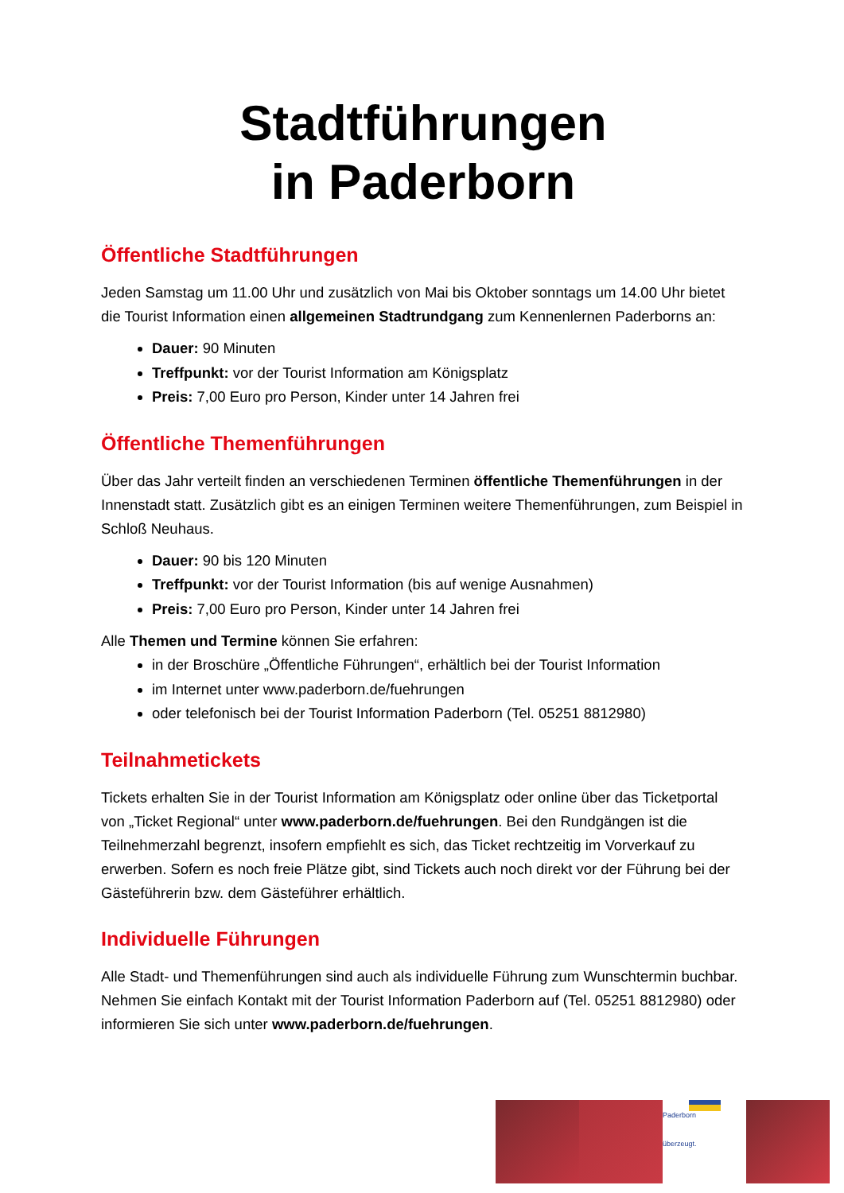Stadtführungen
in Paderborn
Öffentliche Stadtführungen
Jeden Samstag um 11.00 Uhr und zusätzlich von Mai bis Oktober sonntags um 14.00 Uhr bietet die Tourist Information einen allgemeinen Stadtrundgang zum Kennenlernen Paderborns an:
Dauer: 90 Minuten
Treffpunkt: vor der Tourist Information am Königsplatz
Preis: 7,00 Euro pro Person, Kinder unter 14 Jahren frei
Öffentliche Themenführungen
Über das Jahr verteilt finden an verschiedenen Terminen öffentliche Themenführungen in der Innenstadt statt. Zusätzlich gibt es an einigen Terminen weitere Themenführungen, zum Beispiel in Schloß Neuhaus.
Dauer: 90 bis 120 Minuten
Treffpunkt: vor der Tourist Information (bis auf wenige Ausnahmen)
Preis: 7,00 Euro pro Person, Kinder unter 14 Jahren frei
Alle Themen und Termine können Sie erfahren:
in der Broschüre „Öffentliche Führungen“, erhältlich bei der Tourist Information
im Internet unter www.paderborn.de/fuehrungen
oder telefonisch bei der Tourist Information Paderborn (Tel. 05251 8812980)
Teilnahmetickets
Tickets erhalten Sie in der Tourist Information am Königsplatz oder online über das Ticketportal von „Ticket Regional“ unter www.paderborn.de/fuehrungen. Bei den Rundgängen ist die Teilnehmerzahl begrenzt, insofern empfiehlt es sich, das Ticket rechtzeitig im Vorverkauf zu erwerben. Sofern es noch freie Plätze gibt, sind Tickets auch noch direkt vor der Führung bei der Gästeführerin bzw. dem Gästeführer erhältlich.
Individuelle Führungen
Alle Stadt- und Themenführungen sind auch als individuelle Führung zum Wunschtermin buchbar. Nehmen Sie einfach Kontakt mit der Tourist Information Paderborn auf (Tel. 05251 8812980) oder informieren Sie sich unter www.paderborn.de/fuehrungen.
Paderborn
überzeugt.